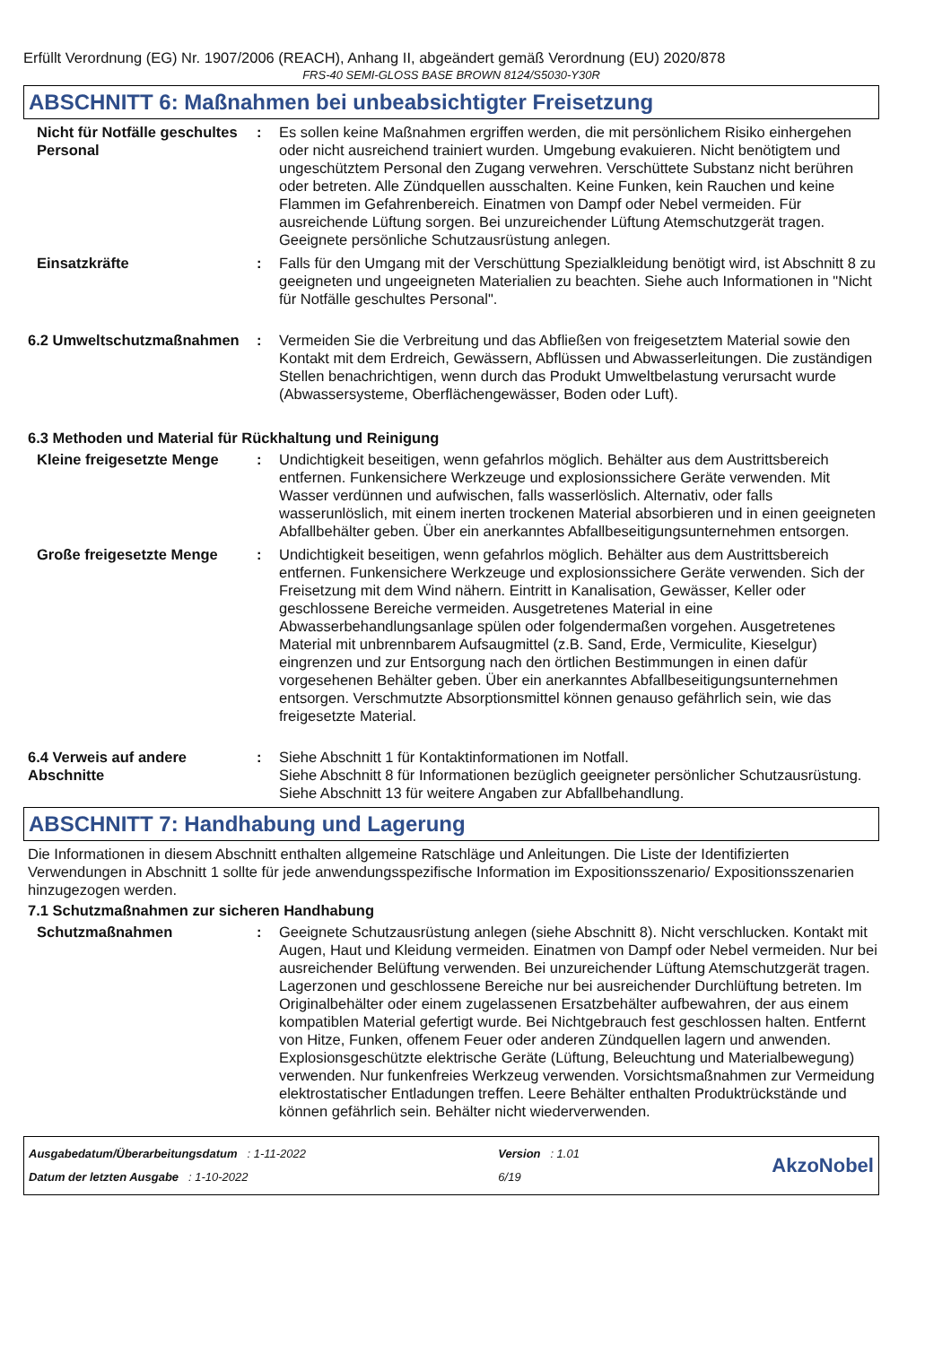Erfüllt Verordnung (EG) Nr. 1907/2006 (REACH), Anhang II, abgeändert gemäß Verordnung (EU) 2020/878
FRS-40 SEMI-GLOSS BASE BROWN 8124/S5030-Y30R
ABSCHNITT 6: Maßnahmen bei unbeabsichtigter Freisetzung
Nicht für Notfälle geschultes Personal
: Es sollen keine Maßnahmen ergriffen werden, die mit persönlichem Risiko einhergehen oder nicht ausreichend trainiert wurden. Umgebung evakuieren. Nicht benötigtem und ungeschütztem Personal den Zugang verwehren. Verschüttete Substanz nicht berühren oder betreten. Alle Zündquellen ausschalten. Keine Funken, kein Rauchen und keine Flammen im Gefahrenbereich. Einatmen von Dampf oder Nebel vermeiden. Für ausreichende Lüftung sorgen. Bei unzureichender Lüftung Atemschutzgerät tragen. Geeignete persönliche Schutzausrüstung anlegen.
Einsatzkräfte : Falls für den Umgang mit der Verschüttung Spezialkleidung benötigt wird, ist Abschnitt 8 zu geeigneten und ungeeigneten Materialien zu beachten. Siehe auch Informationen in "Nicht für Notfälle geschultes Personal".
6.2 Umweltschutzmaßnahmen : Vermeiden Sie die Verbreitung und das Abfließen von freigesetztem Material sowie den Kontakt mit dem Erdreich, Gewässern, Abflüssen und Abwasserleitungen. Die zuständigen Stellen benachrichtigen, wenn durch das Produkt Umweltbelastung verursacht wurde (Abwassersysteme, Oberflächengewässer, Boden oder Luft).
6.3 Methoden und Material für Rückhaltung und Reinigung
Kleine freigesetzte Menge
: Undichtigkeit beseitigen, wenn gefahrlos möglich. Behälter aus dem Austrittsbereich entfernen. Funkensichere Werkzeuge und explosionssichere Geräte verwenden. Mit Wasser verdünnen und aufwischen, falls wasserlöslich. Alternativ, oder falls wasserunlöslich, mit einem inerten trockenen Material absorbieren und in einen geeigneten Abfallbehälter geben. Über ein anerkanntes Abfallbeseitigungsunternehmen entsorgen.
Große freigesetzte Menge : Undichtigkeit beseitigen, wenn gefahrlos möglich. Behälter aus dem Austrittsbereich entfernen. Funkensichere Werkzeuge und explosionssichere Geräte verwenden. Sich der Freisetzung mit dem Wind nähern. Eintritt in Kanalisation, Gewässer, Keller oder geschlossene Bereiche vermeiden. Ausgetretenes Material in eine Abwasserbehandlungsanlage spülen oder folgendermaßen vorgehen. Ausgetretenes Material mit unbrennbarem Aufsaugmittel (z.B. Sand, Erde, Vermiculite, Kieselgur) eingrenzen und zur Entsorgung nach den örtlichen Bestimmungen in einen dafür vorgesehenen Behälter geben. Über ein anerkanntes Abfallbeseitigungsunternehmen entsorgen. Verschmutzte Absorptionsmittel können genauso gefährlich sein, wie das freigesetzte Material.
6.4 Verweis auf andere Abschnitte
: Siehe Abschnitt 1 für Kontaktinformationen im Notfall.
Siehe Abschnitt 8 für Informationen bezüglich geeigneter persönlicher Schutzausrüstung.
Siehe Abschnitt 13 für weitere Angaben zur Abfallbehandlung.
ABSCHNITT 7: Handhabung und Lagerung
Die Informationen in diesem Abschnitt enthalten allgemeine Ratschläge und Anleitungen. Die Liste der Identifizierten Verwendungen in Abschnitt 1 sollte für jede anwendungsspezifische Information im Expositionsszenario/ Expositionsszenarien hinzugezogen werden.
7.1 Schutzmaßnahmen zur sicheren Handhabung
Schutzmaßnahmen : Geeignete Schutzausrüstung anlegen (siehe Abschnitt 8). Nicht verschlucken. Kontakt mit Augen, Haut und Kleidung vermeiden. Einatmen von Dampf oder Nebel vermeiden. Nur bei ausreichender Belüftung verwenden. Bei unzureichender Lüftung Atemschutzgerät tragen. Lagerzonen und geschlossene Bereiche nur bei ausreichender Durchlüftung betreten. Im Originalbehälter oder einem zugelassenen Ersatzbehälter aufbewahren, der aus einem kompatiblen Material gefertigt wurde. Bei Nichtgebrauch fest geschlossen halten. Entfernt von Hitze, Funken, offenem Feuer oder anderen Zündquellen lagern und anwenden. Explosionsgeschützte elektrische Geräte (Lüftung, Beleuchtung und Materialbewegung) verwenden. Nur funkenfreies Werkzeug verwenden. Vorsichtsmaßnahmen zur Vermeidung elektrostatischer Entladungen treffen. Leere Behälter enthalten Produktrückstände und können gefährlich sein. Behälter nicht wiederverwenden.
Ausgabedatum/Überarbeitungsdatum : 1-11-2022
Datum der letzten Ausgabe : 1-10-2022
Version : 1.01
6/19
AkzoNobel